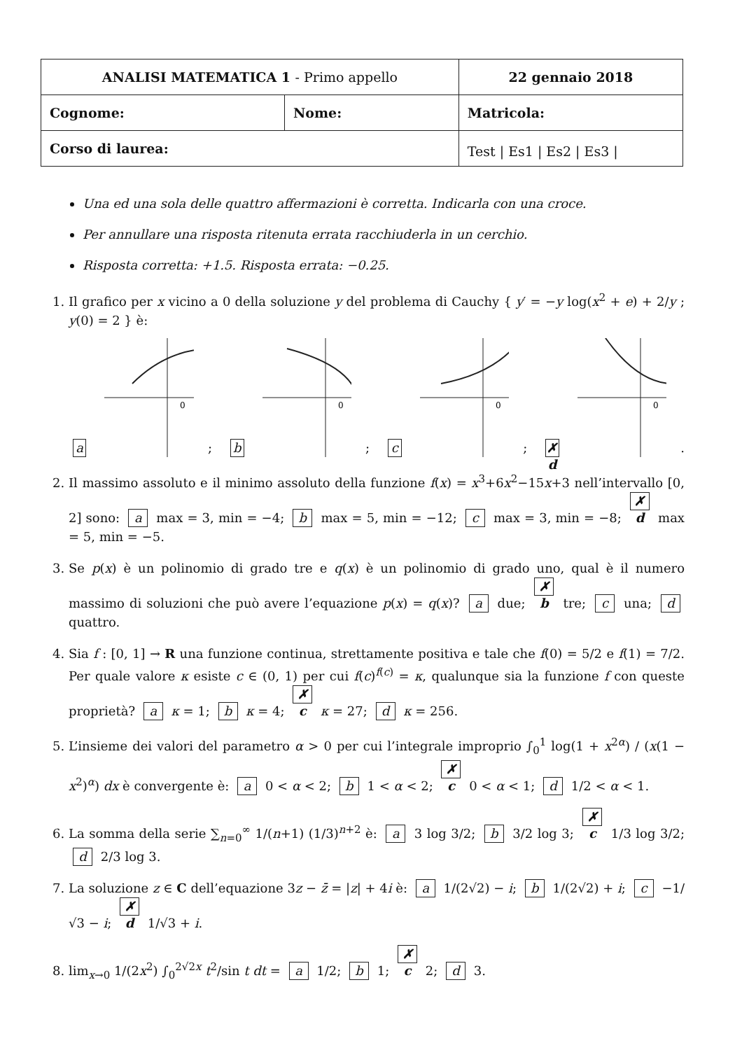| ANALISI MATEMATICA 1 - Primo appello | | 22 gennaio 2018 |
| Cognome: | Nome: | Matricola: |
| Corso di laurea: | | Test / Es1 / Es2 / Es3 / |
Una ed una sola delle quattro affermazioni è corretta. Indicarla con una croce.
Per annullare una risposta ritenuta errata racchiuderla in un cerchio.
Risposta corretta: +1.5. Risposta errata: −0.25.
1. Il grafico per x vicino a 0 della soluzione y del problema di Cauchy { y′ = −y log(x<sup>2</sup> + e) + 2/y ; y(0) = 2 } è:
a
0
; b
0
; c
0
; ✗ d
0
.
2. Il massimo assoluto e il minimo assoluto della funzione f(x) = x<sup>3</sup>+6x<sup>2</sup>−15x+3 nell’intervallo [0, 2] sono: a max = 3, min = −4; b max = 5, min = −12; c max = 3, min = −8; ✗ d max = 5, min = −5.
3. Se p(x) è un polinomio di grado tre e q(x) è un polinomio di grado uno, qual è il numero massimo di soluzioni che può avere l’equazione p(x) = q(x)? a due; ✗ b tre; c una; d quattro.
4. Sia f : [0, 1] → R una funzione continua, strettamente positiva e tale che f(0) = 5/2 e f(1) = 7/2. Per quale valore κ esiste c ∈ (0, 1) per cui f(c)<sup>f(c)</sup> = κ, qualunque sia la funzione f con queste proprietà? a κ = 1; b κ = 4; ✗ c κ = 27; d κ = 256.
5. L’insieme dei valori del parametro α > 0 per cui l’integrale improprio ∫<sub>0</sub><sup>1</sup> log(1 + x<sup>2α</sup>) / (x(1 − x<sup>2</sup>)<sup>α</sup>) dx è convergente è: a 0 < α < 2; b 1 < α < 2; ✗ c 0 < α < 1; d 1/2 < α < 1.
6. La somma della serie ∑<sub>n=0</sub><sup>∞</sup> 1/(n+1) (1/3)<sup>n+2</sup> è: a 3 log 3/2; b 3/2 log 3; ✗ c 1/3 log 3/2; d 2/3 log 3.
7. La soluzione z ∈ C dell’equazione 3z − z̄ = |z| + 4i è: a 1/(2√2) − i; b 1/(2√2) + i; c −1/√3 − i; ✗ d 1/√3 + i.
8. lim<sub>x→0</sub> 1/(2x<sup>2</sup>) ∫<sub>0</sub><sup>2√2x</sup> t<sup>2</sup>/sin t dt = a 1/2; b 1; ✗ c 2; d 3.